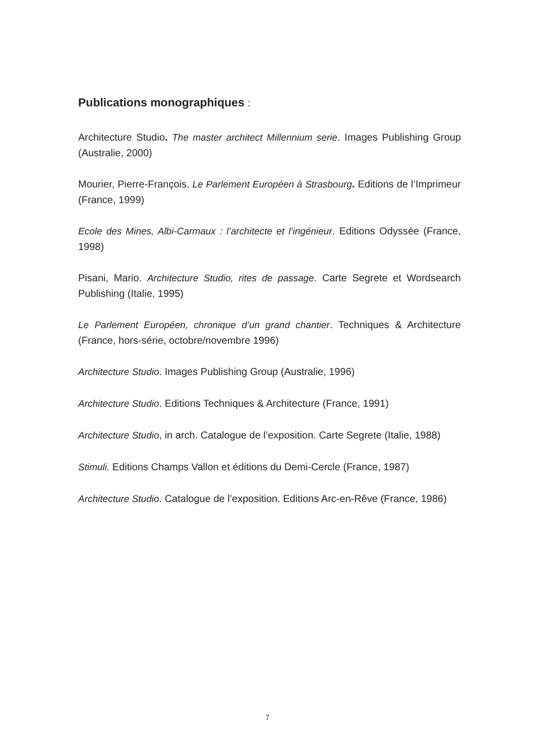Publications monographiques :
Architecture Studio. The master architect Millennium serie. Images Publishing Group (Australie, 2000)
Mourier, Pierre-François. Le Parlement Européen à Strasbourg. Editions de l’Imprimeur (France, 1999)
Ecole des Mines, Albi-Carmaux : l’architecte et l’ingénieur. Editions Odyssée (France, 1998)
Pisani, Mario. Architecture Studio, rites de passage. Carte Segrete et Wordsearch Publishing (Italie, 1995)
Le Parlement Européen, chronique d’un grand chantier. Techniques & Architecture (France, hors-série, octobre/novembre 1996)
Architecture Studio. Images Publishing Group (Australie, 1996)
Architecture Studio. Editions Techniques & Architecture (France, 1991)
Architecture Studio, in arch. Catalogue de l’exposition. Carte Segrete (Italie, 1988)
Stimuli. Editions Champs Vallon et éditions du Demi-Cercle (France, 1987)
Architecture Studio. Catalogue de l’exposition. Editions Arc-en-Rêve (France, 1986)
7